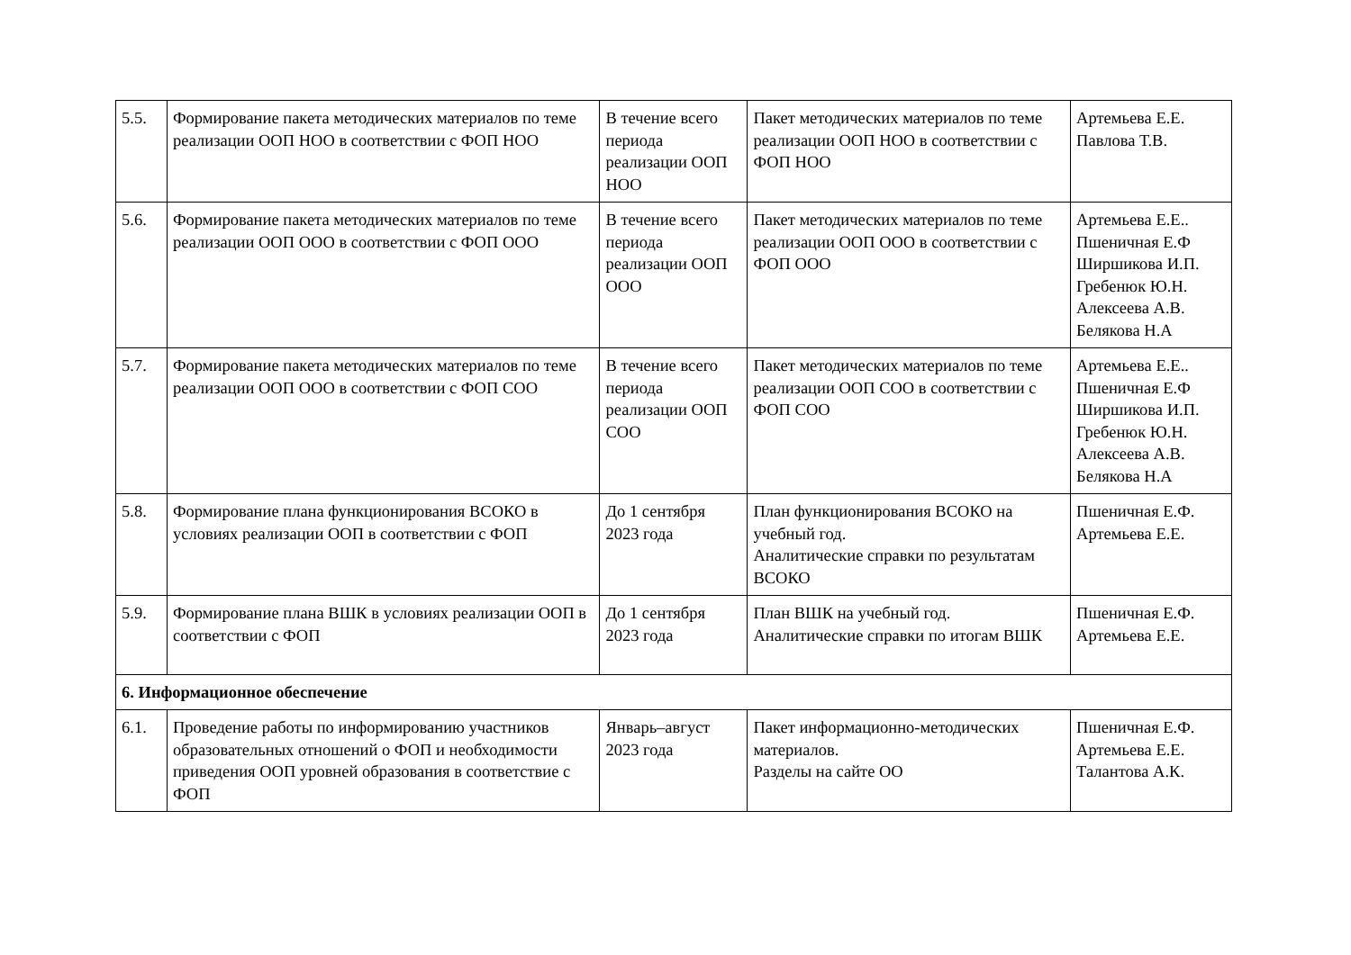| 5.5. | Формирование пакета методических материалов по теме реализации ООП НОО в соответствии с ФОП НОО | В течение всего периода реализации ООП НОО | Пакет методических материалов по теме реализации ООП НОО в соответствии с ФОП НОО | Артемьева Е.Е. Павлова Т.В. |
| 5.6. | Формирование пакета методических материалов по теме реализации ООП ООО в соответствии с ФОП ООО | В течение всего периода реализации ООП ООО | Пакет методических материалов по теме реализации ООП ООО в соответствии с ФОП ООО | Артемьева Е.Е.. Пшеничная Е.Ф Ширшикова И.П. Гребенюк Ю.Н. Алексеева А.В. Белякова Н.А |
| 5.7. | Формирование пакета методических материалов по теме реализации ООП ООО в соответствии с ФОП СОО | В течение всего периода реализации ООП СОО | Пакет методических материалов по теме реализации ООП СОО в соответствии с ФОП СОО | Артемьева Е.Е.. Пшеничная Е.Ф Ширшикова И.П. Гребенюк Ю.Н. Алексеева А.В. Белякова Н.А |
| 5.8. | Формирование плана функционирования ВСОКО в условиях реализации ООП в соответствии с ФОП | До 1 сентября 2023 года | План функционирования ВСОКО на учебный год. Аналитические справки по результатам ВСОКО | Пшеничная Е.Ф. Артемьева Е.Е. |
| 5.9. | Формирование плана ВШК в условиях реализации ООП в соответствии с ФОП | До 1 сентября 2023 года | План ВШК на учебный год. Аналитические справки по итогам ВШК | Пшеничная Е.Ф. Артемьева Е.Е. |
| 6. Информационное обеспечение | | | | |
| 6.1. | Проведение работы по информированию участников образовательных отношений о ФОП и необходимости приведения ООП уровней образования в соответствие с ФОП | Январь–август 2023 года | Пакет информационно-методических материалов. Разделы на сайте ОО | Пшеничная Е.Ф. Артемьева Е.Е. Талантова А.К. |